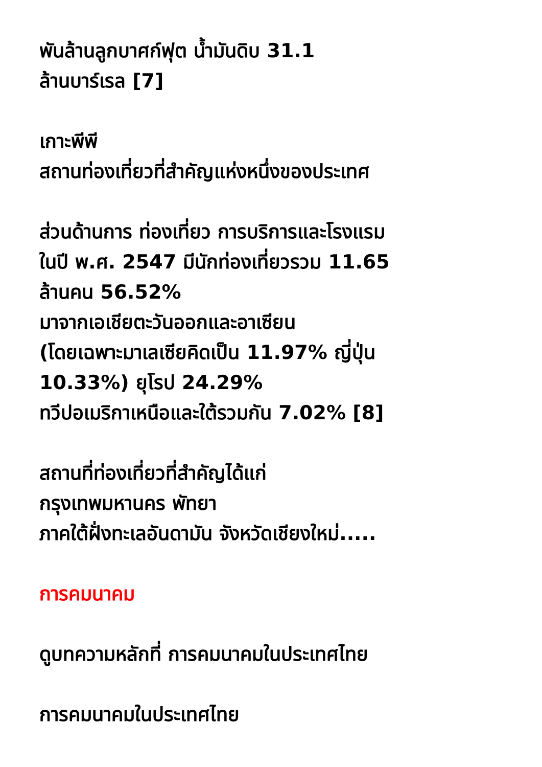พันล้านลูกบาศก์ฟุต น้ำมันดิบ 31.1
ล้านบาร์เรล [7]
เกาะพีพี
สถานท่องเที่ยวที่สำคัญแห่งหนึ่งของประเทศ
ส่วนด้านการ ท่องเที่ยว การบริการและโรงแรม
ในปี พ.ศ. 2547 มีนักท่องเที่ยวรวม 11.65
ล้านคน 56.52%
มาจากเอเชียตะวันออกและอาเซียน
(โดยเฉพาะมาเลเซียคิดเป็น 11.97% ญี่ปุ่น
10.33%) ยุโรป 24.29%
ทวีปอเมริกาเหนือและใต้รวมกัน 7.02% [8]
สถานที่ท่องเที่ยวที่สำคัญได้แก่
กรุงเทพมหานคร พัทยา
ภาคใต้ฝั่งทะเลอันดามัน จังหวัดเชียงใหม่.....
การคมนาคม
ดูบทความหลักที่ การคมนาคมในประเทศไทย
การคมนาคมในประเทศไทย